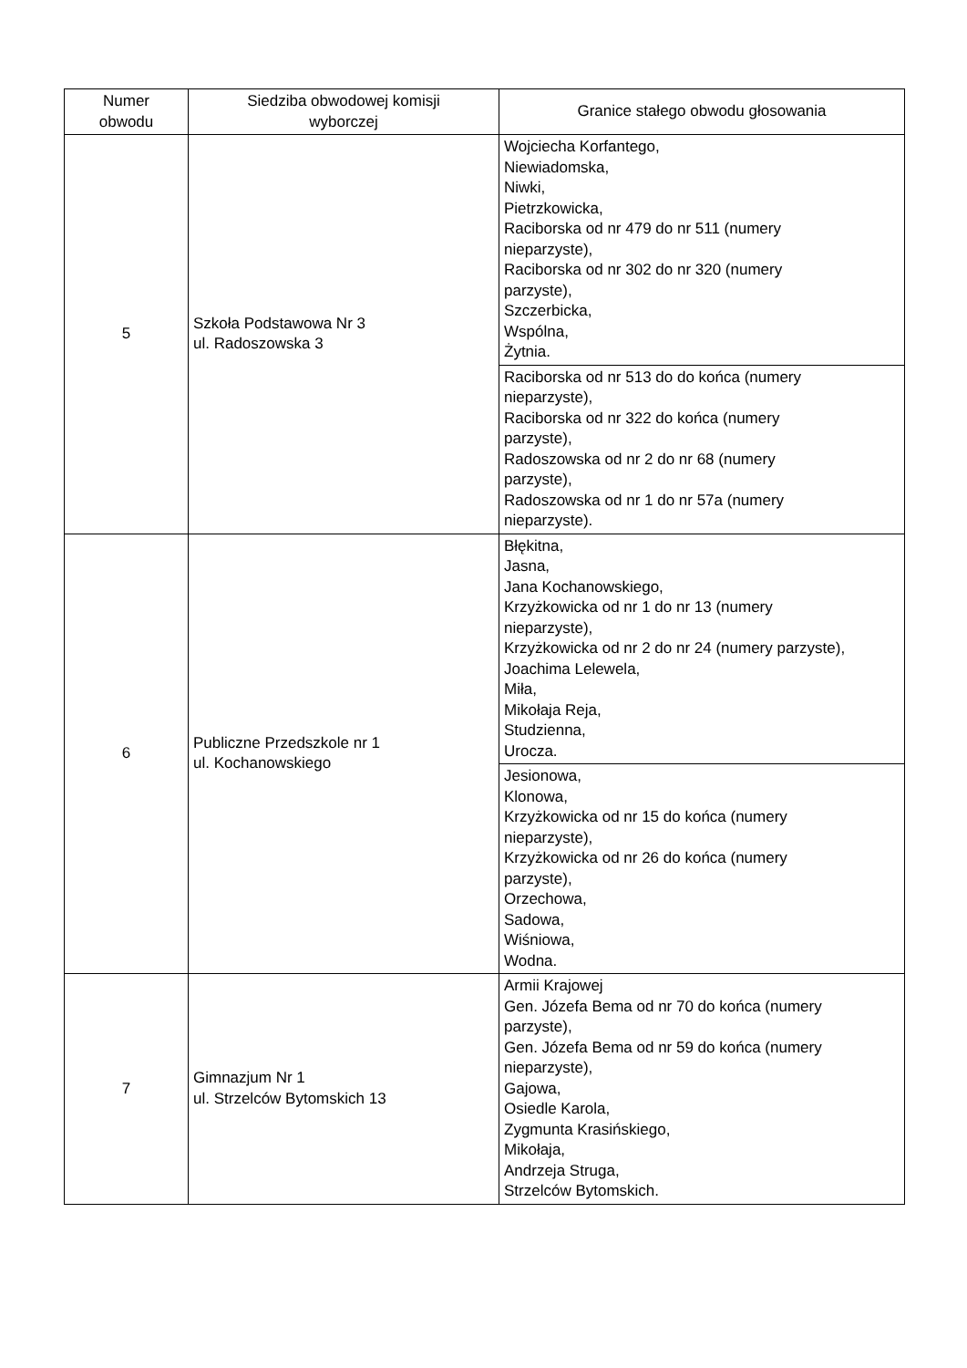| Numer obwodu | Siedziba obwodowej komisji wyborczej | Granice stałego obwodu głosowania |
| --- | --- | --- |
| 5 | Szkoła Podstawowa Nr 3 ul. Radoszowska 3 | Wojciecha Korfantego, Niewiadomska, Niwki, Pietrzkowicka, Raciborska od nr 479 do nr 511 (numery nieparzyste), Raciborska od nr 302 do nr 320 (numery parzyste), Szczerbicka, Wspólna, Żytnia. |
| | | Raciborska od nr 513 do do końca (numery nieparzyste), Raciborska od nr 322 do końca (numery parzyste), Radoszowska od nr 2 do nr 68 (numery parzyste), Radoszowska od nr 1 do nr 57a (numery nieparzyste). |
| 6 | Publiczne Przedszkole nr 1 ul. Kochanowskiego | Błękitna, Jasna, Jana Kochanowskiego, Krzyżkowicka od nr 1 do nr 13 (numery nieparzyste), Krzyżkowicka od nr 2 do nr 24 (numery parzyste), Joachima Lelewela, Miła, Mikołaja Reja, Studzienna, Urocza. |
| | | Jesionowa, Klonowa, Krzyżkowicka od nr 15 do końca (numery nieparzyste), Krzyżkowicka od nr 26 do końca (numery parzyste), Orzechowa, Sadowa, Wiśniowa, Wodna. |
| 7 | Gimnazjum Nr 1 ul. Strzelców Bytomskich 13 | Armii Krajowej Gen. Józefa Bema od nr 70 do końca (numery parzyste), Gen. Józefa Bema od nr 59 do końca (numery nieparzyste), Gajowa, Osiedle Karola, Zygmunta Krasińskiego, Mikołaja, Andrzeja Struga, Strzelców Bytomskich. |